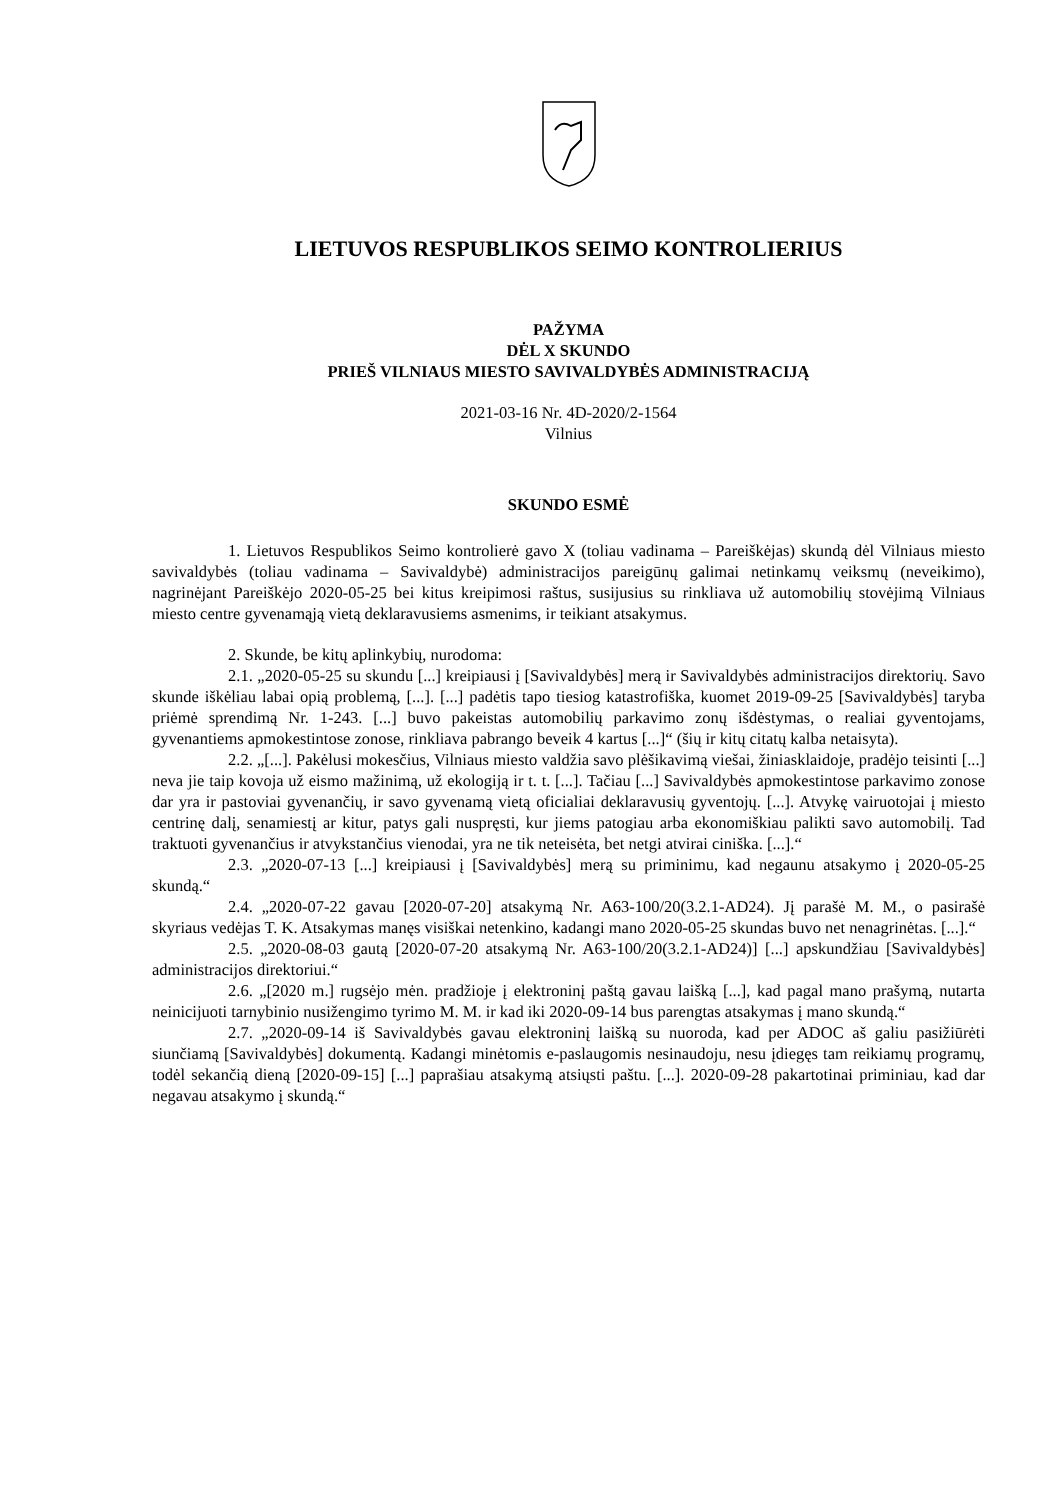LIETUVOS RESPUBLIKOS SEIMO KONTROLIERIUS
PAŽYMA
DĖL X SKUNDO
PRIEŠ VILNIAUS MIESTO SAVIVALDYBĖS ADMINISTRACIJĄ
2021-03-16 Nr. 4D-2020/2-1564
Vilnius
SKUNDO ESMĖ
1. Lietuvos Respublikos Seimo kontrolierė gavo X (toliau vadinama – Pareiškėjas) skundą dėl Vilniaus miesto savivaldybės (toliau vadinama – Savivaldybė) administracijos pareigūnų galimai netinkamų veiksmų (neveikimo), nagrinėjant Pareiškėjo 2020-05-25 bei kitus kreipimosi raštus, susijusius su rinkliava už automobilių stovėjimą Vilniaus miesto centre gyvenamąją vietą deklaravusiems asmenims, ir teikiant atsakymus.
2. Skunde, be kitų aplinkybių, nurodoma:
2.1. „2020-05-25 su skundu [...] kreipiausi į [Savivaldybės] merą ir Savivaldybės administracijos direktorių. Savo skunde iškėliau labai opią problemą, [...]. [...] padėtis tapo tiesiog katastrofiška, kuomet 2019-09-25 [Savivaldybės] taryba priėmė sprendimą Nr. 1-243. [...] buvo pakeistas automobilių parkavimo zonų išdėstymas, o realiai gyventojams, gyvenantiems apmokestintose zonose, rinkliava pabrango beveik 4 kartus [...]“ (šių ir kitų citatų kalba netaisyta).
2.2. „[...]. Pakėlusi mokesčius, Vilniaus miesto valdžia savo plėšikavimą viešai, žiniasklaidoje, pradėjo teisinti [...] neva jie taip kovoja už eismo mažinimą, už ekologiją ir t. t. [...]. Tačiau [...] Savivaldybės apmokestintose parkavimo zonose dar yra ir pastoviai gyvenančių, ir savo gyvenamą vietą oficialiai deklaravusių gyventojų. [...]. Atvykę vairuotojai į miesto centrinę dalį, senamiestį ar kitur, patys gali nuspręsti, kur jiems patogiau arba ekonomiškiau palikti savo automobilį. Tad traktuoti gyvenančius ir atvykstančius vienodai, yra ne tik neteisėta, bet netgi atvirai ciniška. [...].“
2.3. „2020-07-13 [...] kreipiausi į [Savivaldybės] merą su priminimu, kad negaunu atsakymo į 2020-05-25 skundą.“
2.4. „2020-07-22 gavau [2020-07-20] atsakymą Nr. A63-100/20(3.2.1-AD24). Jį parašė M. M., o pasirašė skyriaus vedėjas T. K. Atsakymas manęs visiškai netenkino, kadangi mano 2020-05-25 skundas buvo net nenagrinėtas. [...].“
2.5. „2020-08-03 gautą [2020-07-20 atsakymą Nr. A63-100/20(3.2.1-AD24)] [...] apskundžiau [Savivaldybės] administracijos direktoriui.“
2.6. „[2020 m.] rugsėjo mėn. pradžioje į elektroninį paštą gavau laišką [...], kad pagal mano prašymą, nutarta neinicijuoti tarnybinio nusižengimo tyrimo M. M. ir kad iki 2020-09-14 bus parengtas atsakymas į mano skundą.“
2.7. „2020-09-14 iš Savivaldybės gavau elektroninį laišką su nuoroda, kad per ADOC aš galiu pasižiūrėti siunčiamą [Savivaldybės] dokumentą. Kadangi minėtomis e-paslaugomis nesinaudoju, nesu įdiegęs tam reikiamų programų, todėl sekančią dieną [2020-09-15] [...] paprašiau atsakymą atsiųsti paštu. [...]. 2020-09-28 pakartotinai priminiau, kad dar negavau atsakymo į skundą.“